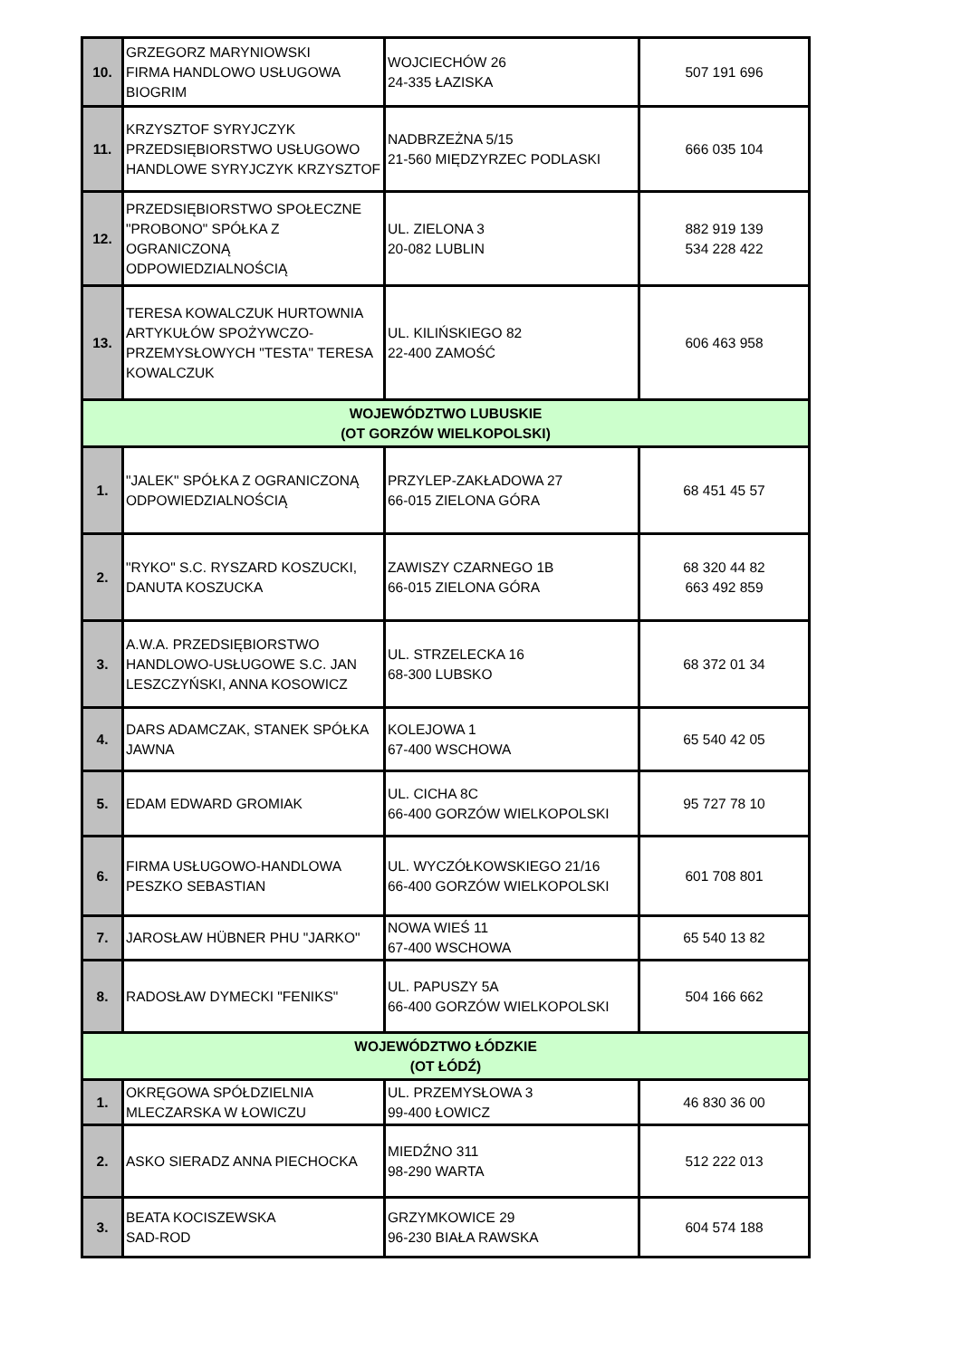| 10. | GRZEGORZ MARYNIOWSKI FIRMA HANDLOWO USŁUGOWA BIOGRIM | WOJCIECHÓW 26 24-335 ŁAZISKA | 507 191 696 |
| 11. | KRZYSZTOF SYRYJCZYK PRZEDSIĘBIORSTWO USŁUGOWO HANDLOWE SYRYJCZYK KRZYSZTOF | NADBRZEŻNA 5/15 21-560 MIĘDZYRZEC PODLASKI | 666 035 104 |
| 12. | PRZEDSIĘBIORSTWO SPOŁECZNE "PROBONO" SPÓŁKA Z OGRANICZONĄ ODPOWIEDZIALNOŚCIĄ | UL. ZIELONA 3 20-082 LUBLIN | 882 919 139 534 228 422 |
| 13. | TERESA KOWALCZUK HURTOWNIA ARTYKUŁÓW SPOŻYWCZO-PRZEMYSŁOWYCH "TESTA" TERESA KOWALCZUK | UL. KILIŃSKIEGO 82 22-400 ZAMOŚĆ | 606 463 958 |
| WOJEWÓDZTWO LUBUSKIE (OT GORZÓW WIELKOPOLSKI) | | | |
| 1. | "JALEK" SPÓŁKA Z OGRANICZONĄ ODPOWIEDZIALNOŚCIĄ | PRZYLEP-ZAKŁADOWA 27 66-015 ZIELONA GÓRA | 68 451 45 57 |
| 2. | "RYKO" S.C. RYSZARD KOSZUCKI, DANUTA KOSZUCKA | ZAWISZY CZARNEGO 1B 66-015 ZIELONA GÓRA | 68 320 44 82 663 492 859 |
| 3. | A.W.A. PRZEDSIĘBIORSTWO HANDLOWO-USŁUGOWE S.C. JAN LESZCZYŃSKI, ANNA KOSOWICZ | UL. STRZELECKA 16 68-300 LUBSKO | 68 372 01 34 |
| 4. | DARS ADAMCZAK, STANEK SPÓŁKA JAWNA | KOLEJOWA 1 67-400 WSCHOWA | 65 540 42 05 |
| 5. | EDAM EDWARD GROMIAK | UL. CICHA 8C 66-400 GORZÓW WIELKOPOLSKI | 95 727 78 10 |
| 6. | FIRMA USŁUGOWO-HANDLOWA PESZKO SEBASTIAN | UL. WYCZÓŁKOWSKIEGO 21/16 66-400 GORZÓW WIELKOPOLSKI | 601 708 801 |
| 7. | JAROSŁAW HÜBNER PHU "JARKO" | NOWA WIEŚ 11 67-400 WSCHOWA | 65 540 13 82 |
| 8. | RADOSŁAW DYMECKI "FENIKS" | UL. PAPUSZY 5A 66-400 GORZÓW WIELKOPOLSKI | 504 166 662 |
| WOJEWÓDZTWO ŁÓDZKIE (OT ŁÓDŹ) | | | |
| 1. | OKRĘGOWA SPÓŁDZIELNIA MLECZARSKA W ŁOWICZU | UL. PRZEMYSŁOWA 3 99-400 ŁOWICZ | 46 830 36 00 |
| 2. | ASKO SIERADZ ANNA PIECHOCKA | MIEDŹNO 311 98-290 WARTA | 512 222 013 |
| 3. | BEATA KOCISZEWSKA SAD-ROD | GRZYMKOWICE 29 96-230 BIAŁA RAWSKA | 604 574 188 |